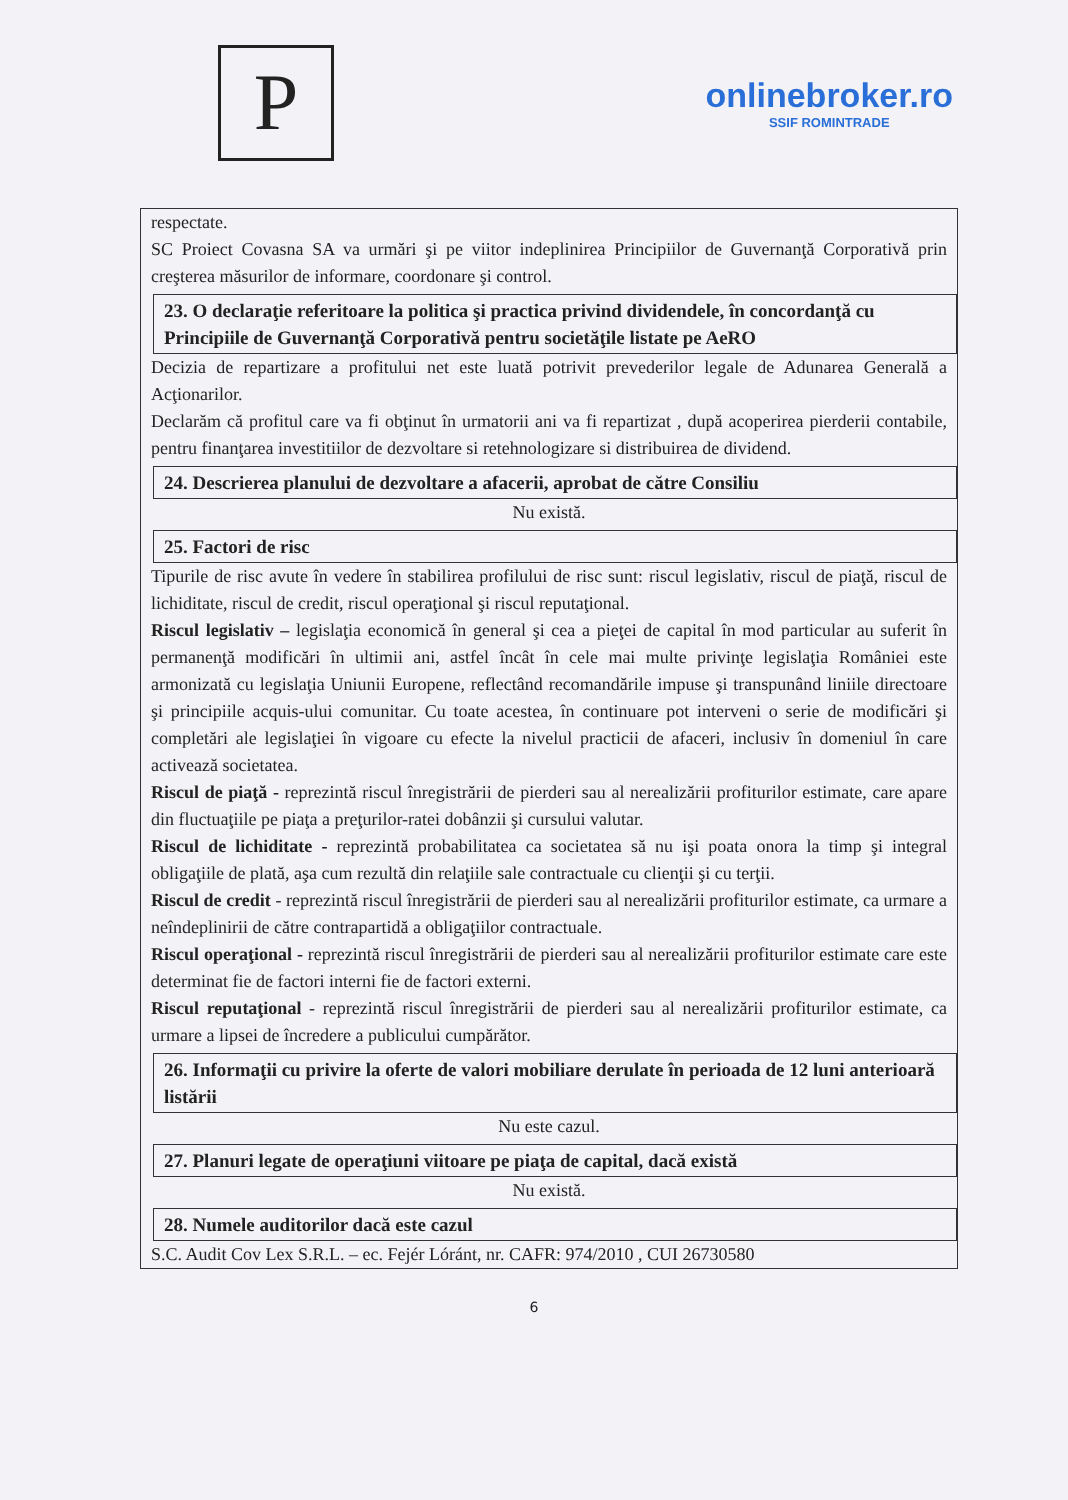P
onlinebroker.ro
SSIF ROMINTRADE
respectate.
SC Proiect Covasna SA va urmări şi pe viitor indeplinirea Principiilor de Guvernanţă Corporativă prin creşterea măsurilor de informare, coordonare şi control.
23. O declaraţie referitoare la politica şi practica privind dividendele, în concordanţă cu Principiile de Guvernanţă Corporativă pentru societăţile listate pe AeRO
Decizia de repartizare a profitului net este luată potrivit prevederilor legale de Adunarea Generală a Acţionarilor.
Declarăm că profitul care va fi obţinut în urmatorii ani va fi repartizat , după acoperirea pierderii contabile, pentru finanţarea investitiilor de dezvoltare si retehnologizare si distribuirea de dividend.
24. Descrierea planului de dezvoltare a afacerii, aprobat de către Consiliu
Nu există.
25. Factori de risc
Tipurile de risc avute în vedere în stabilirea profilului de risc sunt: riscul legislativ, riscul de piaţă, riscul de lichiditate, riscul de credit, riscul operaţional şi riscul reputaţional.
Riscul legislativ – legislaţia economică în general şi cea a pieţei de capital în mod particular au suferit în permanenţă modificări în ultimii ani, astfel încât în cele mai multe privinţe legislaţia României este armonizată cu legislaţia Uniunii Europene, reflectând recomandările impuse şi transpunând liniile directoare şi principiile acquis-ului comunitar. Cu toate acestea, în continuare pot interveni o serie de modificări şi completări ale legislaţiei în vigoare cu efecte la nivelul practicii de afaceri, inclusiv în domeniul în care activează societatea.
Riscul de piaţă - reprezintă riscul înregistrării de pierderi sau al nerealizării profiturilor estimate, care apare din fluctuaţiile pe piaţa a preţurilor-ratei dobânzii şi cursului valutar.
Riscul de lichiditate - reprezintă probabilitatea ca societatea să nu işi poata onora la timp şi integral obligaţiile de plată, aşa cum rezultă din relaţiile sale contractuale cu clienţii şi cu terţii.
Riscul de credit - reprezintă riscul înregistrării de pierderi sau al nerealizării profiturilor estimate, ca urmare a neîndeplinirii de către contrapartidă a obligaţiilor contractuale.
Riscul operaţional - reprezintă riscul înregistrării de pierderi sau al nerealizării profiturilor estimate care este determinat fie de factori interni fie de factori externi.
Riscul reputaţional - reprezintă riscul înregistrării de pierderi sau al nerealizării profiturilor estimate, ca urmare a lipsei de încredere a publicului cumpărător.
26. Informaţii cu privire la oferte de valori mobiliare derulate în perioada de 12 luni anterioară listării
Nu este cazul.
27. Planuri legate de operaţiuni viitoare pe piaţa de capital, dacă există
Nu există.
28. Numele auditorilor dacă este cazul
S.C. Audit Cov Lex S.R.L. – ec. Fejér Lóránt, nr. CAFR: 974/2010 , CUI 26730580
6